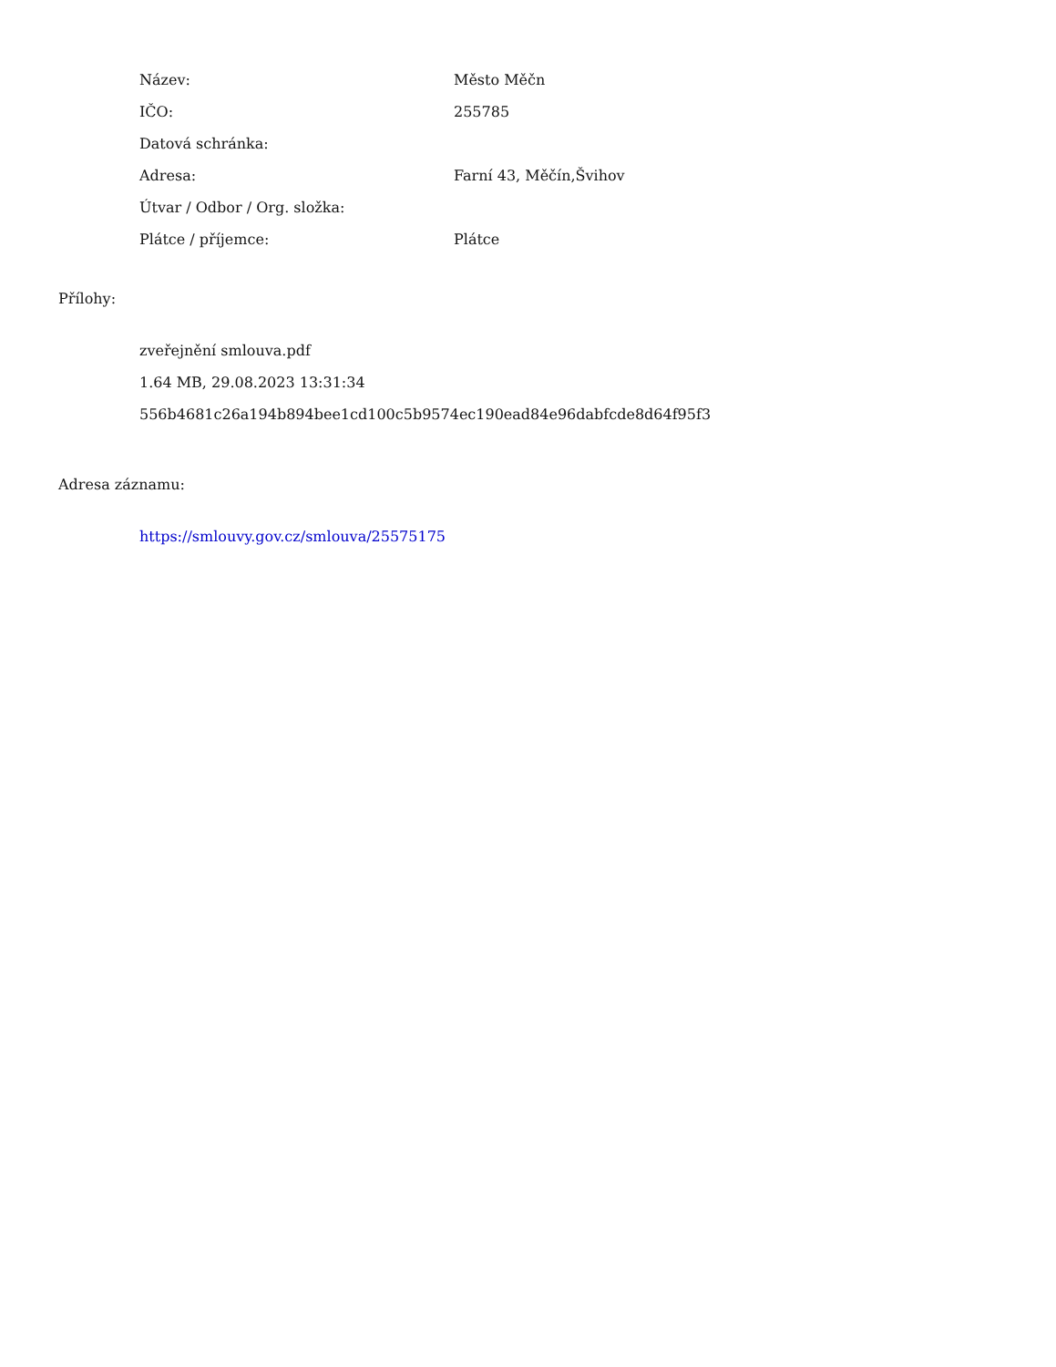| Název: | Město Měčn |
| IČO: | 255785 |
| Datová schránka: | |
| Adresa: | Farní 43, Měčín,Švihov |
| Útvar / Odbor / Org. složka: | |
| Plátce / příjemce: | Plátce |
Přílohy:
zveřejnění smlouva.pdf
1.64 MB, 29.08.2023 13:31:34
556b4681c26a194b894bee1cd100c5b9574ec190ead84e96dabfcde8d64f95f3
Adresa záznamu:
https://smlouvy.gov.cz/smlouva/25575175